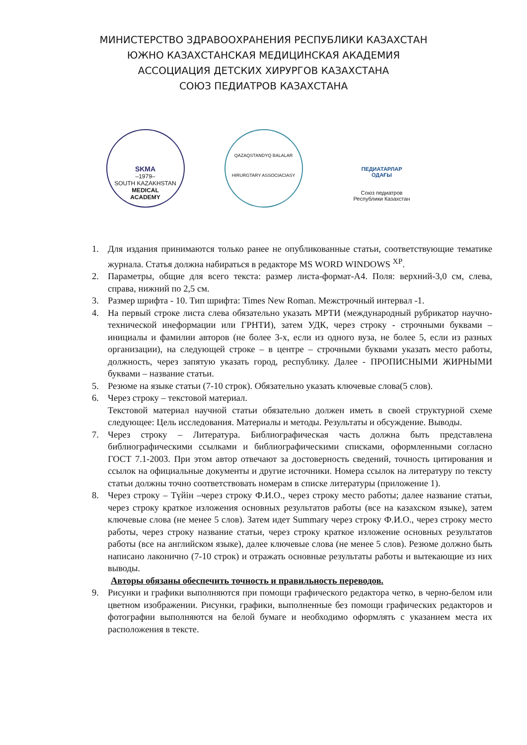МИНИСТЕРСТВО ЗДРАВООХРАНЕНИЯ РЕСПУБЛИКИ КАЗАХСТАН
ЮЖНО КАЗАХСТАНСКАЯ МЕДИЦИНСКАЯ АКАДЕМИЯ
АССОЦИАЦИЯ ДЕТСКИХ ХИРУРГОВ КАЗАХСТАНА
СОЮЗ ПЕДИАТРОВ КАЗАХСТАНА
SKMA
–1979–
SOUTH KAZAKHSTAN
MEDICAL
ACADEMY
QAZAQSTANDYQ BALALAR
HIRURGTARY ASSOCIACIASY
ПЕДИАТАРЛАР
ОДАҒЫ
Союз педиатров
Республики Казахстан
1. Для издания принимаются только ранее не опубликованные статьи, соответствующие тематике журнала. Статья должна набираться в редакторе MS WORD WINDOWS <sup>XP</sup>.
2. Параметры, общие для всего текста: размер листа-формат-А4. Поля: верхний-3,0 см, слева, справа, нижний по 2,5 см.
3. Размер шрифта - 10. Тип шрифта: Times New Roman. Межстрочный интервал -1.
4. На первый строке листа слева обязательно указать МРТИ (международный рубрикатор научно-технической инеформации или ГРНТИ), затем УДК, через строку - строчными буквами – инициалы и фамилии авторов (не более 3-х, если из одного вуза, не более 5, если из разных организации), на следующей строке – в центре – строчными буквами указать место работы, должность, через запятую указать город, республику. Далее - ПРОПИСНЫМИ ЖИРНЫМИ буквами – название статьи.
5. Резюме на языке статьи (7-10 строк). Обязательно указать ключевые слова(5 слов).
6. Через строку – текстовой материал.
Текстовой материал научной статьи обязательно должен иметь в своей структурной схеме следующее: Цель исследования. Материалы и методы. Результаты и обсуждение. Выводы.
7. Через строку – Литература. Библиографическая часть должна быть представлена библиографическими ссылками и библиографическими списками, оформленными согласно ГОСТ 7.1-2003. При этом автор отвечают за достоверность сведений, точность цитирования и ссылок на официальные документы и другие источники. Номера ссылок на литературу по тексту статьи должны точно соответствовать номерам в списке литературы (приложение 1).
8. Через строку – Түйін –через строку Ф.И.О., через строку место работы; далее название статьи, через строку краткое изложения основных результатов работы (все на казахском языке), затем ключевые слова (не менее 5 слов). Затем идет Summary через строку Ф.И.О., через строку место работы, через строку название статьи, через строку краткое изложение основных результатов работы (все на английском языке), далее ключевые слова (не менее 5 слов). Резюме должно быть написано лаконично (7-10 строк) и отражать основные результаты работы и вытекающие из них выводы.
Авторы обязаны обеспечить точность и правильность переводов.
9. Рисунки и графики выполняются при помощи графического редактора четко, в черно-белом или цветном изображении. Рисунки, графики, выполненные без помощи графических редакторов и фотографии выполняются на белой бумаге и необходимо оформлять с указанием места их расположения в тексте.